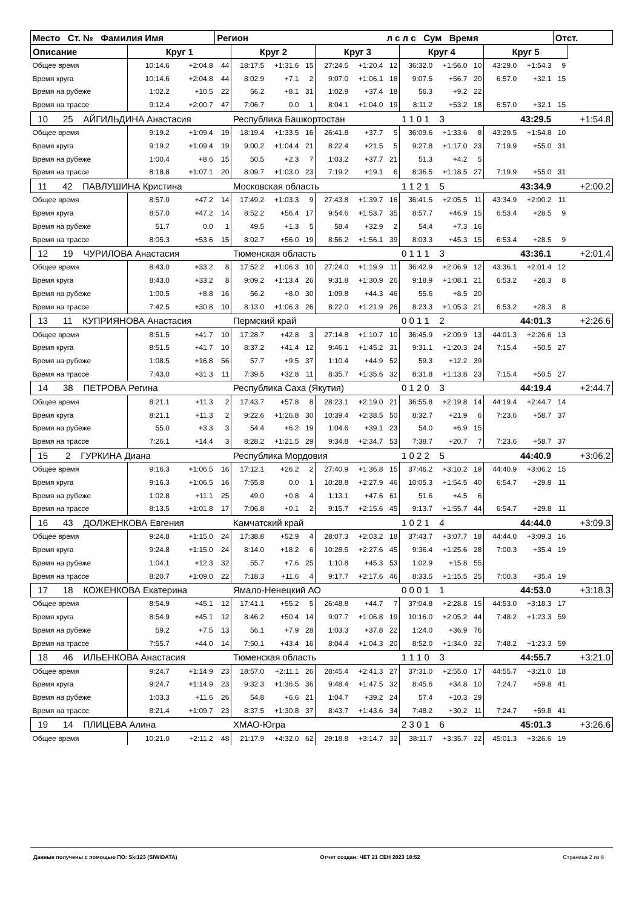| Место Ст. № Фамилия Имя | | | Регион | | | | | | л с л с Сум Время | | | | | | Отст. | | |
| --- | --- | --- | --- | --- | --- | --- | --- | --- | --- | --- | --- | --- | --- | --- | --- | --- | --- |
| Описание | Круг 1 | | | Круг 2 | | | Круг 3 | | | Круг 4 | | | Круг 5 | | | | |
| Общее время | 10:14.6 | +2:04.8 | 44 | 18:17.5 | +1:31.6 | 15 | 27:24.5 | +1:20.4 | 12 | 36:32.0 | +1:56.0 | 10 | 43:29.0 | +1:54.3 | 9 | | |
| Время круга | 10:14.6 | +2:04.8 | 44 | 8:02.9 | +7.1 | 2 | 9:07.0 | +1:06.1 | 18 | 9:07.5 | +56.7 | 20 | 6:57.0 | +32.1 | 15 | | |
| Время на рубеже | 1:02.2 | +10.5 | 22 | 56.2 | +8.1 | 31 | 1:02.9 | +37.4 | 18 | 56.3 | +9.2 | 22 | | | | | |
| Время на трассе | 9:12.4 | +2:00.7 | 47 | 7:06.7 | 0.0 | 1 | 8:04.1 | +1:04.0 | 19 | 8:11.2 | +53.2 | 18 | 6:57.0 | +32.1 | 15 | | |
| 10 25 АЙГИЛЬДИНА Анастасия | | | | Республика Башкортостан | | | | | | 1 1 0 1 3 | | | | 43:29.5 | | | +1:54.8 |
| Общее время | 9:19.2 | +1:09.4 | 19 | 18:19.4 | +1:33.5 | 16 | 26:41.8 | +37.7 | 5 | 36:09.6 | +1:33.6 | 8 | 43:29.5 | +1:54.8 | 10 | | |
| Время круга | 9:19.2 | +1:09.4 | 19 | 9:00.2 | +1:04.4 | 21 | 8:22.4 | +21.5 | 5 | 9:27.8 | +1:17.0 | 23 | 7:19.9 | +55.0 | 31 | | |
| Время на рубеже | 1:00.4 | +8.6 | 15 | 50.5 | +2.3 | 7 | 1:03.2 | +37.7 | 21 | 51.3 | +4.2 | 5 | | | | | |
| Время на трассе | 8:18.8 | +1:07.1 | 20 | 8:09.7 | +1:03.0 | 23 | 7:19.2 | +19.1 | 6 | 8:36.5 | +1:18.5 | 27 | 7:19.9 | +55.0 | 31 | | |
| 11 42 ПАВЛУШИНА Кристина | | | | Московская область | | | | | | 1 1 2 1 5 | | | | 43:34.9 | | | +2:00.2 |
| Общее время | 8:57.0 | +47.2 | 14 | 17:49.2 | +1:03.3 | 9 | 27:43.8 | +1:39.7 | 16 | 36:41.5 | +2:05.5 | 11 | 43:34.9 | +2:00.2 | 11 | | |
| Время круга | 8:57.0 | +47.2 | 14 | 8:52.2 | +56.4 | 17 | 9:54.6 | +1:53.7 | 35 | 8:57.7 | +46.9 | 15 | 6:53.4 | +28.5 | 9 | | |
| Время на рубеже | 51.7 | 0.0 | 1 | 49.5 | +1.3 | 5 | 58.4 | +32.9 | 2 | 54.4 | +7.3 | 16 | | | | | |
| Время на трассе | 8:05.3 | +53.6 | 15 | 8:02.7 | +56.0 | 19 | 8:56.2 | +1:56.1 | 39 | 8:03.3 | +45.3 | 15 | 6:53.4 | +28.5 | 9 | | |
| 12 19 ЧУРИЛОВА Анастасия | | | | Тюменская область | | | | | | 0 1 1 1 3 | | | | 43:36.1 | | | +2:01.4 |
| Общее время | 8:43.0 | +33.2 | 8 | 17:52.2 | +1:06.3 | 10 | 27:24.0 | +1:19.9 | 11 | 36:42.9 | +2:06.9 | 12 | 43:36.1 | +2:01.4 | 12 | | |
| Время круга | 8:43.0 | +33.2 | 8 | 9:09.2 | +1:13.4 | 26 | 9:31.8 | +1:30.9 | 26 | 9:18.9 | +1:08.1 | 21 | 6:53.2 | +28.3 | 8 | | |
| Время на рубеже | 1:00.5 | +8.8 | 16 | 56.2 | +8.0 | 30 | 1:09.8 | +44.3 | 46 | 55.6 | +8.5 | 20 | | | | | |
| Время на трассе | 7:42.5 | +30.8 | 10 | 8:13.0 | +1:06.3 | 26 | 8:22.0 | +1:21.9 | 26 | 8:23.3 | +1:05.3 | 21 | 6:53.2 | +28.3 | 8 | | |
| 13 11 КУПРИЯНОВА Анастасия | | | | Пермский край | | | | | | 0 0 1 1 2 | | | | 44:01.3 | | | +2:26.6 |
| Общее время | 8:51.5 | +41.7 | 10 | 17:28.7 | +42.8 | 3 | 27:14.8 | +1:10.7 | 10 | 36:45.9 | +2:09.9 | 13 | 44:01.3 | +2:26.6 | 13 | | |
| Время круга | 8:51.5 | +41.7 | 10 | 8:37.2 | +41.4 | 12 | 9:46.1 | +1:45.2 | 31 | 9:31.1 | +1:20.3 | 24 | 7:15.4 | +50.5 | 27 | | |
| Время на рубеже | 1:08.5 | +16.8 | 56 | 57.7 | +9.5 | 37 | 1:10.4 | +44.9 | 52 | 59.3 | +12.2 | 39 | | | | | |
| Время на трассе | 7:43.0 | +31.3 | 11 | 7:39.5 | +32.8 | 11 | 8:35.7 | +1:35.6 | 32 | 8:31.8 | +1:13.8 | 23 | 7:15.4 | +50.5 | 27 | | |
| 14 38 ПЕТРОВА Регина | | | | Республика Саха (Якутия) | | | | | | 0 1 2 0 3 | | | | 44:19.4 | | | +2:44.7 |
| Общее время | 8:21.1 | +11.3 | 2 | 17:43.7 | +57.8 | 8 | 28:23.1 | +2:19.0 | 21 | 36:55.8 | +2:19.8 | 14 | 44:19.4 | +2:44.7 | 14 | | |
| Время круга | 8:21.1 | +11.3 | 2 | 9:22.6 | +1:26.8 | 30 | 10:39.4 | +2:38.5 | 50 | 8:32.7 | +21.9 | 6 | 7:23.6 | +58.7 | 37 | | |
| Время на рубеже | 55.0 | +3.3 | 3 | 54.4 | +6.2 | 19 | 1:04.6 | +39.1 | 23 | 54.0 | +6.9 | 15 | | | | | |
| Время на трассе | 7:26.1 | +14.4 | 3 | 8:28.2 | +1:21.5 | 29 | 9:34.8 | +2:34.7 | 53 | 7:38.7 | +20.7 | 7 | 7:23.6 | +58.7 | 37 | | |
| 15 2 ГУРКИНА Диана | | | | Республика Мордовия | | | | | | 1 0 2 2 5 | | | | 44:40.9 | | | +3:06.2 |
| Общее время | 9:16.3 | +1:06.5 | 16 | 17:12.1 | +26.2 | 2 | 27:40.9 | +1:36.8 | 15 | 37:46.2 | +3:10.2 | 19 | 44:40.9 | +3:06.2 | 15 | | |
| Время круга | 9:16.3 | +1:06.5 | 16 | 7:55.8 | 0.0 | 1 | 10:28.8 | +2:27.9 | 46 | 10:05.3 | +1:54.5 | 40 | 6:54.7 | +29.8 | 11 | | |
| Время на рубеже | 1:02.8 | +11.1 | 25 | 49.0 | +0.8 | 4 | 1:13.1 | +47.6 | 61 | 51.6 | +4.5 | 6 | | | | | |
| Время на трассе | 8:13.5 | +1:01.8 | 17 | 7:06.8 | +0.1 | 2 | 9:15.7 | +2:15.6 | 45 | 9:13.7 | +1:55.7 | 44 | 6:54.7 | +29.8 | 11 | | |
| 16 43 ДОЛЖЕНКОВА Евгения | | | | Камчатский край | | | | | | 1 0 2 1 4 | | | | 44:44.0 | | | +3:09.3 |
| Общее время | 9:24.8 | +1:15.0 | 24 | 17:38.8 | +52.9 | 4 | 28:07.3 | +2:03.2 | 18 | 37:43.7 | +3:07.7 | 18 | 44:44.0 | +3:09.3 | 16 | | |
| Время круга | 9:24.8 | +1:15.0 | 24 | 8:14.0 | +18.2 | 6 | 10:28.5 | +2:27.6 | 45 | 9:36.4 | +1:25.6 | 28 | 7:00.3 | +35.4 | 19 | | |
| Время на рубеже | 1:04.1 | +12.3 | 32 | 55.7 | +7.6 | 25 | 1:10.8 | +45.3 | 53 | 1:02.9 | +15.8 | 55 | | | | | |
| Время на трассе | 8:20.7 | +1:09.0 | 22 | 7:18.3 | +11.6 | 4 | 9:17.7 | +2:17.6 | 46 | 8:33.5 | +1:15.5 | 25 | 7:00.3 | +35.4 | 19 | | |
| 17 18 КОЖЕНКОВА Екатерина | | | | Ямало-Ненецкий АО | | | | | | 0 0 0 1 1 | | | | 44:53.0 | | | +3:18.3 |
| Общее время | 8:54.9 | +45.1 | 12 | 17:41.1 | +55.2 | 5 | 26:48.8 | +44.7 | 7 | 37:04.8 | +2:28.8 | 15 | 44:53.0 | +3:18.3 | 17 | | |
| Время круга | 8:54.9 | +45.1 | 12 | 8:46.2 | +50.4 | 14 | 9:07.7 | +1:06.8 | 19 | 10:16.0 | +2:05.2 | 44 | 7:48.2 | +1:23.3 | 59 | | |
| Время на рубеже | 59.2 | +7.5 | 13 | 56.1 | +7.9 | 28 | 1:03.3 | +37.8 | 22 | 1:24.0 | +36.9 | 76 | | | | | |
| Время на трассе | 7:55.7 | +44.0 | 14 | 7:50.1 | +43.4 | 16 | 8:04.4 | +1:04.3 | 20 | 8:52.0 | +1:34.0 | 32 | 7:48.2 | +1:23.3 | 59 | | |
| 18 46 ИЛЬЕНКОВА Анастасия | | | | Тюменская область | | | | | | 1 1 1 0 3 | | | | 44:55.7 | | | +3:21.0 |
| Общее время | 9:24.7 | +1:14.9 | 23 | 18:57.0 | +2:11.1 | 26 | 28:45.4 | +2:41.3 | 27 | 37:31.0 | +2:55.0 | 17 | 44:55.7 | +3:21.0 | 18 | | |
| Время круга | 9:24.7 | +1:14.9 | 23 | 9:32.3 | +1:36.5 | 36 | 9:48.4 | +1:47.5 | 32 | 8:45.6 | +34.8 | 10 | 7:24.7 | +59.8 | 41 | | |
| Время на рубеже | 1:03.3 | +11.6 | 26 | 54.8 | +6.6 | 21 | 1:04.7 | +39.2 | 24 | 57.4 | +10.3 | 29 | | | | | |
| Время на трассе | 8:21.4 | +1:09.7 | 23 | 8:37.5 | +1:30.8 | 37 | 8:43.7 | +1:43.6 | 34 | 7:48.2 | +30.2 | 11 | 7:24.7 | +59.8 | 41 | | |
| 19 14 ПЛИЦЕВА Алина | | | | ХМАО-Югра | | | | | | 2 3 0 1 6 | | | | 45:01.3 | | | +3:26.6 |
| Общее время | 10:21.0 | +2:11.2 | 48 | 21:17.9 | +4:32.0 | 62 | 29:18.8 | +3:14.7 | 32 | 38:11.7 | +3:35.7 | 22 | 45:01.3 | +3:26.6 | 19 | | |
Данные получены с помощью ПО: Ski123 (SIWIDATA) Отчет создан: ЧЕТ 21 СЕН 2023 18:52 Страница 2 из 8